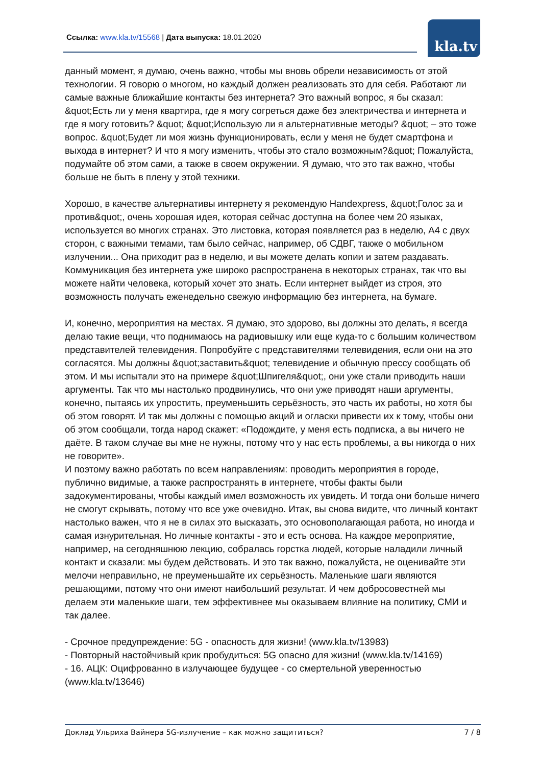Ссылка: www.kla.tv/15568 | Дата выпуска: 18.01.2020
kla.tv
данный момент, я думаю, очень важно, чтобы мы вновь обрели независимость от этой технологии. Я говорю о многом, но каждый должен реализовать это для себя. Работают ли самые важные ближайшие контакты без интернета? Это важный вопрос, я бы сказал: &quot;Есть ли у меня квартира, где я могу согреться даже без электричества и интернета и где я могу готовить? &quot; &quot;Использую ли я альтернативные методы? &quot; – это тоже вопрос. &quot;Будет ли моя жизнь функционировать, если у меня не будет смартфона и выхода в интернет? И что я могу изменить, чтобы это стало возможным?&quot; Пожалуйста, подумайте об этом сами, а также в своем окружении. Я думаю, что это так важно, чтобы больше не быть в плену у этой техники.
Хорошо, в качестве альтернативы интернету я рекомендую Handexpress, &quot;Голос за и против&quot;, очень хорошая идея, которая сейчас доступна на более чем 20 языках, используется во многих странах. Это листовка, которая появляется раз в неделю, А4 с двух сторон, с важными темами, там было сейчас, например, об СДВГ, также о мобильном излучении... Она приходит раз в неделю, и вы можете делать копии и затем раздавать. Коммуникация без интернета уже широко распространена в некоторых странах, так что вы можете найти человека, который хочет это знать. Если интернет выйдет из строя, это возможность получать еженедельно свежую информацию без интернета, на бумаге.
И, конечно, мероприятия на местах. Я думаю, это здорово, вы должны это делать, я всегда делаю такие вещи, что поднимаюсь на радиовышку или еще куда-то с большим количеством представителей телевидения. Попробуйте с представителями телевидения, если они на это согласятся. Мы должны &quot;заставить&quot; телевидение и обычную прессу сообщать об этом. И мы испытали это на примере &quot;Шпигеля&quot;, они уже стали приводить наши аргументы. Так что мы настолько продвинулись, что они уже приводят наши аргументы, конечно, пытаясь их упростить, преуменьшить серьёзность, это часть их работы, но хотя бы об этом говорят. И так мы должны с помощью акций и огласки привести их к тому, чтобы они об этом сообщали, тогда народ скажет: «Подождите, у меня есть подписка, а вы ничего не даёте. В таком случае вы мне не нужны, потому что у нас есть проблемы, а вы никогда о них не говорите».
И поэтому важно работать по всем направлениям: проводить мероприятия в городе, публично видимые, а также распространять в интернете, чтобы факты были задокументированы, чтобы каждый имел возможность их увидеть. И тогда они больше ничего не смогут скрывать, потому что все уже очевидно. Итак, вы снова видите, что личный контакт настолько важен, что я не в силах это высказать, это основополагающая работа, но иногда и самая изнурительная. Но личные контакты - это и есть основа. На каждое мероприятие, например, на сегодняшнюю лекцию, собралась горстка людей, которые наладили личный контакт и сказали: мы будем действовать. И это так важно, пожалуйста, не оценивайте эти мелочи неправильно, не преуменьшайте их серьёзность. Маленькие шаги являются решающими, потому что они имеют наибольший результат. И чем добросовестней мы делаем эти маленькие шаги, тем эффективнее мы оказываем влияние на политику, СМИ и так далее.
- Срочное предупреждение: 5G - опасность для жизни! (www.kla.tv/13983)
- Повторный настойчивый крик пробудиться: 5G опасно для жизни! (www.kla.tv/14169)
- 16. АЦК: Оцифрованно в излучающее будущее - со смертельной уверенностью (www.kla.tv/13646)
Доклад Ульриха Вайнера 5G-излучение – как можно защититься? 7 / 8